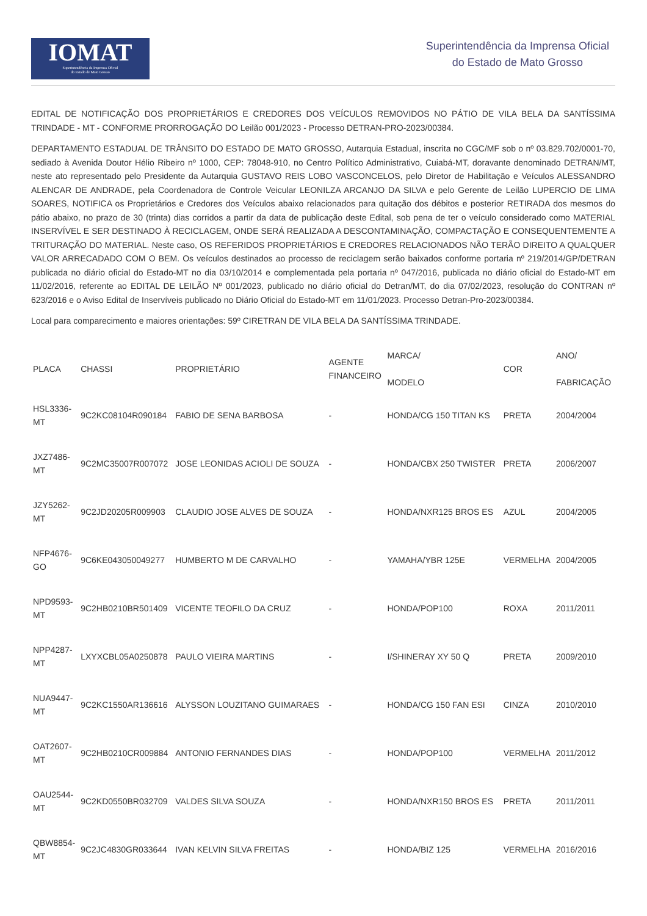IOMAT
Superintendência da Imprensa Oficial
do Estado de Mato Grosso
Superintendência da Imprensa Oficial
do Estado de Mato Grosso
EDITAL DE NOTIFICAÇÃO DOS PROPRIETÁRIOS E CREDORES DOS VEÍCULOS REMOVIDOS NO PÁTIO DE VILA BELA DA SANTÍSSIMA TRINDADE - MT - CONFORME PRORROGAÇÃO DO Leilão 001/2023 - Processo DETRAN-PRO-2023/00384.
DEPARTAMENTO ESTADUAL DE TRÂNSITO DO ESTADO DE MATO GROSSO, Autarquia Estadual, inscrita no CGC/MF sob o nº 03.829.702/0001-70, sediado à Avenida Doutor Hélio Ribeiro nº 1000, CEP: 78048-910, no Centro Político Administrativo, Cuiabá-MT, doravante denominado DETRAN/MT, neste ato representado pelo Presidente da Autarquia GUSTAVO REIS LOBO VASCONCELOS, pelo Diretor de Habilitação e Veículos ALESSANDRO ALENCAR DE ANDRADE, pela Coordenadora de Controle Veicular LEONILZA ARCANJO DA SILVA e pelo Gerente de Leilão LUPERCIO DE LIMA SOARES, NOTIFICA os Proprietários e Credores dos Veículos abaixo relacionados para quitação dos débitos e posterior RETIRADA dos mesmos do pátio abaixo, no prazo de 30 (trinta) dias corridos a partir da data de publicação deste Edital, sob pena de ter o veículo considerado como MATERIAL INSERVÍVEL E SER DESTINADO À RECICLAGEM, ONDE SERÁ REALIZADA A DESCONTAMINAÇÃO, COMPACTAÇÃO E CONSEQUENTEMENTE A TRITURAÇÃO DO MATERIAL. Neste caso, OS REFERIDOS PROPRIETÁRIOS E CREDORES RELACIONADOS NÃO TERÃO DIREITO A QUALQUER VALOR ARRECADADO COM O BEM. Os veículos destinados ao processo de reciclagem serão baixados conforme portaria nº 219/2014/GP/DETRAN publicada no diário oficial do Estado-MT no dia 03/10/2014 e complementada pela portaria nº 047/2016, publicada no diário oficial do Estado-MT em 11/02/2016, referente ao EDITAL DE LEILÃO Nº 001/2023, publicado no diário oficial do Detran/MT, do dia 07/02/2023, resolução do CONTRAN nº 623/2016 e o Aviso Edital de Inservíveis publicado no Diário Oficial do Estado-MT em 11/01/2023. Processo Detran-Pro-2023/00384.
Local para comparecimento e maiores orientações: 59º CIRETRAN DE VILA BELA DA SANTÍSSIMA TRINDADE.
| PLACA | CHASSI | PROPRIETÁRIO | AGENTE FINANCEIRO | MARCA/ MODELO | COR | ANO/ FABRICAÇÃO |
| --- | --- | --- | --- | --- | --- | --- |
| HSL3336- MT | 9C2KC08104R090184 | FABIO DE SENA BARBOSA | - | HONDA/CG 150 TITAN KS | PRETA | 2004/2004 |
| JXZ7486- MT | 9C2MC35007R007072 | JOSE LEONIDAS ACIOLI DE SOUZA | - | HONDA/CBX 250 TWISTER | PRETA | 2006/2007 |
| JZY5262- MT | 9C2JD20205R009903 | CLAUDIO JOSE ALVES DE SOUZA | - | HONDA/NXR125 BROS ES | AZUL | 2004/2005 |
| NFP4676- GO | 9C6KE043050049277 | HUMBERTO M DE CARVALHO | - | YAMAHA/YBR 125E | VERMELHA | 2004/2005 |
| NPD9593- MT | 9C2HB0210BR501409 | VICENTE TEOFILO DA CRUZ | - | HONDA/POP100 | ROXA | 2011/2011 |
| NPP4287- MT | LXYXCBL05A0250878 | PAULO VIEIRA MARTINS | - | I/SHINERAY XY 50 Q | PRETA | 2009/2010 |
| NUA9447- MT | 9C2KC1550AR136616 | ALYSSON LOUZITANO GUIMARAES | - | HONDA/CG 150 FAN ESI | CINZA | 2010/2010 |
| OAT2607- MT | 9C2HB0210CR009884 | ANTONIO FERNANDES DIAS | - | HONDA/POP100 | VERMELHA | 2011/2012 |
| OAU2544- MT | 9C2KD0550BR032709 | VALDES SILVA SOUZA | - | HONDA/NXR150 BROS ES | PRETA | 2011/2011 |
| QBW8854- MT | 9C2JC4830GR033644 | IVAN KELVIN SILVA FREITAS | - | HONDA/BIZ 125 | VERMELHA | 2016/2016 |